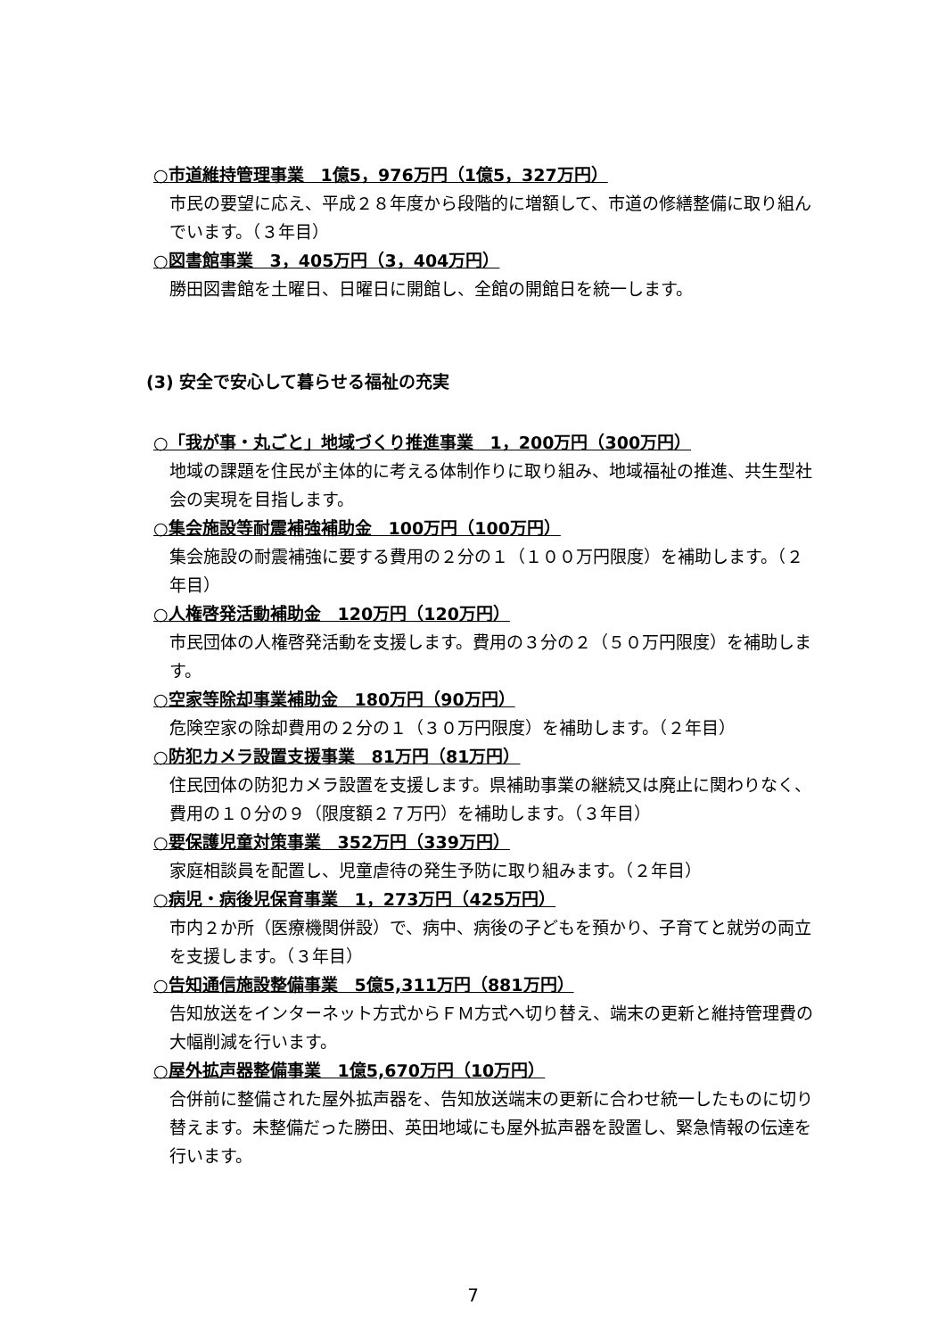○市道維持管理事業　1億5，976万円（1億5，327万円）
市民の要望に応え、平成２８年度から段階的に増額して、市道の修繕整備に取り組んでいます。（３年目）
○図書館事業　3，405万円（3，404万円）
勝田図書館を土曜日、日曜日に開館し、全館の開館日を統一します。
(3) 安全で安心して暮らせる福祉の充実
○「我が事・丸ごと」地域づくり推進事業　1，200万円（300万円）
地域の課題を住民が主体的に考える体制作りに取り組み、地域福祉の推進、共生型社会の実現を目指します。
○集会施設等耐震補強補助金　100万円（100万円）
集会施設の耐震補強に要する費用の２分の１（１００万円限度）を補助します。（２年目）
○人権啓発活動補助金　120万円（120万円）
市民団体の人権啓発活動を支援します。費用の３分の２（５０万円限度）を補助します。
○空家等除却事業補助金　180万円（90万円）
危険空家の除却費用の２分の１（３０万円限度）を補助します。（２年目）
○防犯カメラ設置支援事業　81万円（81万円）
住民団体の防犯カメラ設置を支援します。県補助事業の継続又は廃止に関わりなく、費用の１０分の９（限度額２７万円）を補助します。（３年目）
○要保護児童対策事業　352万円（339万円）
家庭相談員を配置し、児童虐待の発生予防に取り組みます。（２年目）
○病児・病後児保育事業　1，273万円（425万円）
市内２か所（医療機関併設）で、病中、病後の子どもを預かり、子育てと就労の両立を支援します。（３年目）
○告知通信施設整備事業　5億5,311万円（881万円）
告知放送をインターネット方式からＦＭ方式へ切り替え、端末の更新と維持管理費の大幅削減を行います。
○屋外拡声器整備事業　1億5,670万円（10万円）
合併前に整備された屋外拡声器を、告知放送端末の更新に合わせ統一したものに切り替えます。未整備だった勝田、英田地域にも屋外拡声器を設置し、緊急情報の伝達を行います。
7